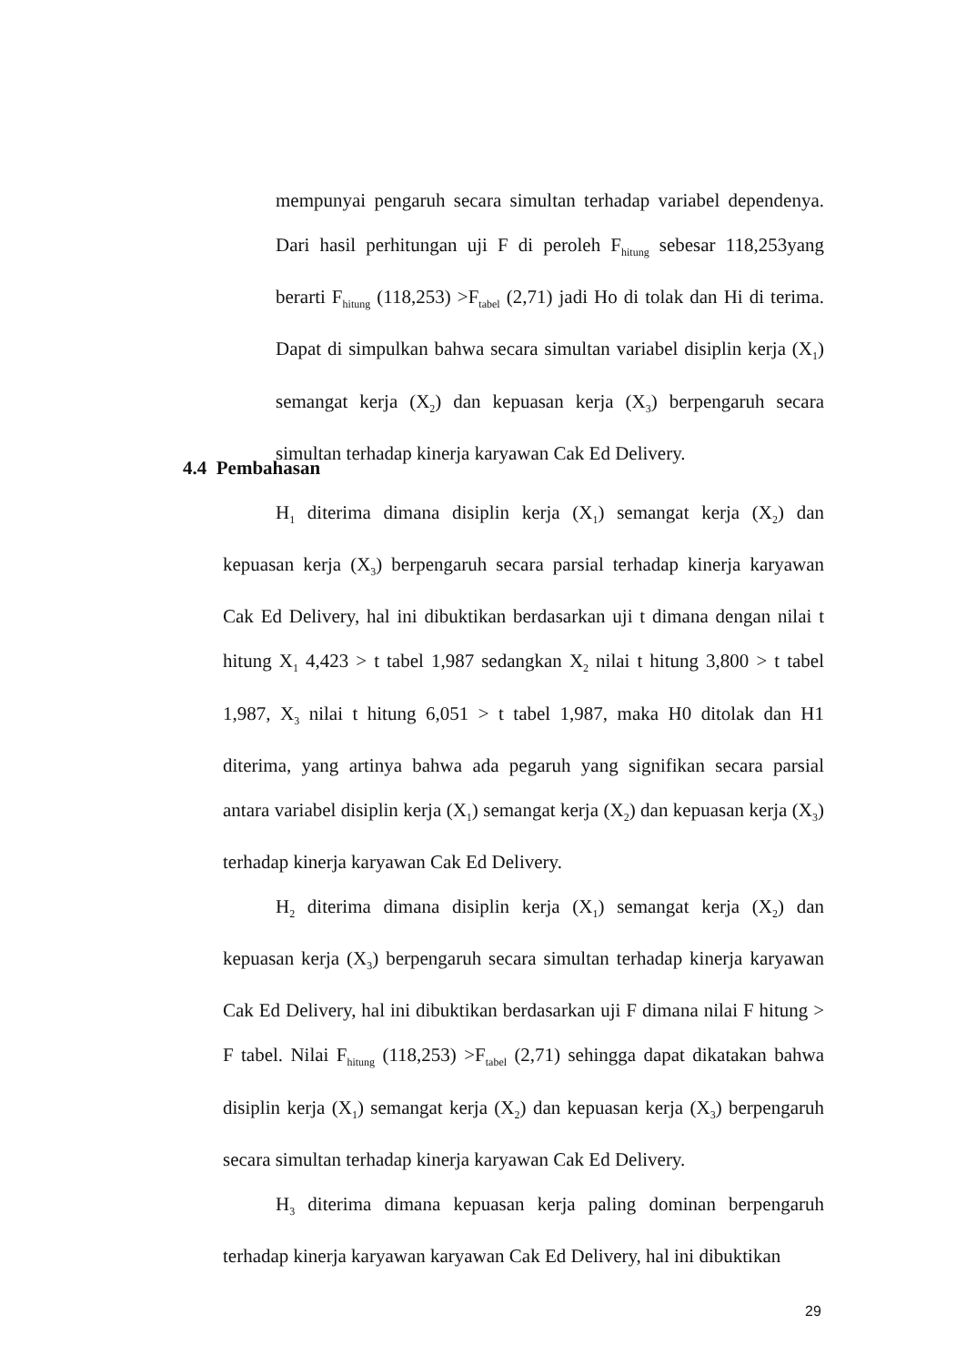mempunyai pengaruh secara simultan terhadap variabel dependenya. Dari hasil perhitungan uji F di peroleh F<sub>hitung</sub> sebesar 118,253yang berarti F<sub>hitung</sub> (118,253) >F<sub>tabel</sub> (2,71) jadi Ho di tolak dan Hi di terima. Dapat di simpulkan bahwa secara simultan variabel disiplin kerja (X<sub>1</sub>) semangat kerja (X<sub>2</sub>) dan kepuasan kerja (X<sub>3</sub>) berpengaruh secara simultan terhadap kinerja karyawan Cak Ed Delivery.
4.4 Pembahasan
H<sub>1</sub> diterima dimana disiplin kerja (X<sub>1</sub>) semangat kerja (X<sub>2</sub>) dan kepuasan kerja (X<sub>3</sub>) berpengaruh secara parsial terhadap kinerja karyawan Cak Ed Delivery, hal ini dibuktikan berdasarkan uji t dimana dengan nilai t hitung X<sub>1</sub> 4,423 > t tabel 1,987 sedangkan X<sub>2</sub> nilai t hitung 3,800 > t tabel 1,987, X<sub>3</sub> nilai t hitung 6,051 > t tabel 1,987, maka H0 ditolak dan H1 diterima, yang artinya bahwa ada pegaruh yang signifikan secara parsial antara variabel disiplin kerja (X<sub>1</sub>) semangat kerja (X<sub>2</sub>) dan kepuasan kerja (X<sub>3</sub>) terhadap kinerja karyawan Cak Ed Delivery.
H<sub>2</sub> diterima dimana disiplin kerja (X<sub>1</sub>) semangat kerja (X<sub>2</sub>) dan kepuasan kerja (X<sub>3</sub>) berpengaruh secara simultan terhadap kinerja karyawan Cak Ed Delivery, hal ini dibuktikan berdasarkan uji F dimana nilai F hitung > F tabel. Nilai F<sub>hitung</sub> (118,253) >F<sub>tabel</sub> (2,71) sehingga dapat dikatakan bahwa disiplin kerja (X<sub>1</sub>) semangat kerja (X<sub>2</sub>) dan kepuasan kerja (X<sub>3</sub>) berpengaruh secara simultan terhadap kinerja karyawan Cak Ed Delivery.
H<sub>3</sub> diterima dimana kepuasan kerja paling dominan berpengaruh terhadap kinerja karyawan karyawan Cak Ed Delivery, hal ini dibuktikan
29